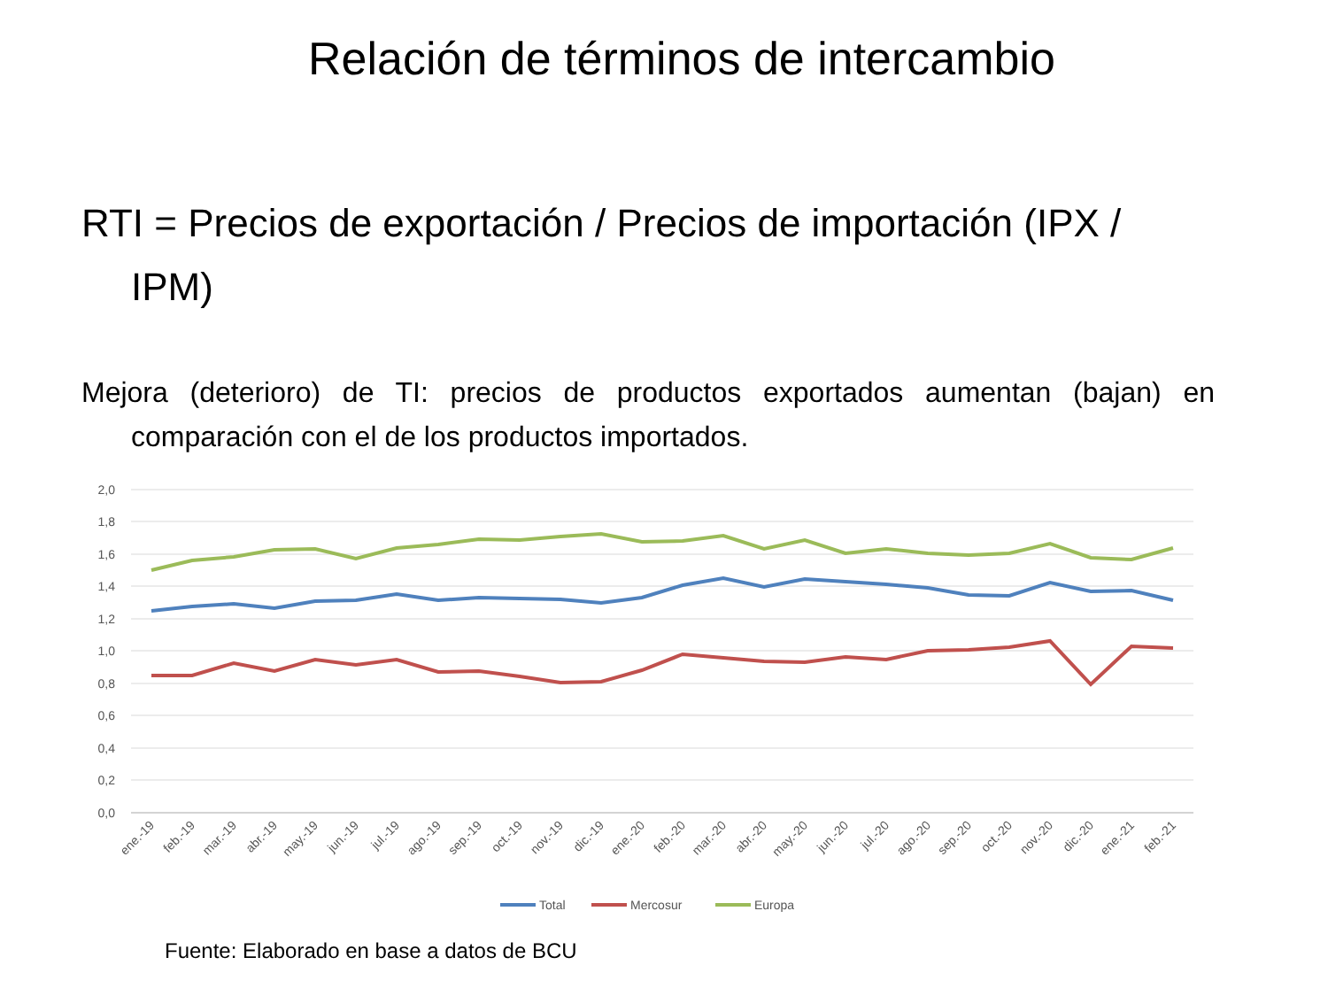Relación de términos de intercambio
RTI = Precios de exportación / Precios de importación (IPX / IPM)
Mejora (deterioro) de TI: precios de productos exportados aumentan (bajan) en comparación con el de los productos importados.
2,0
1,8
1,6
1,4
1,2
1,0
0,8
0,6
0,4
0,2
0,0
ene.-19
feb.-19
mar.-19
abr.-19
may.-19
jun.-19
jul.-19
ago.-19
sep.-19
oct.-19
nov.-19
dic.-19
ene.-20
feb.-20
mar.-20
abr.-20
may.-20
jun.-20
jul.-20
ago.-20
sep.-20
oct.-20
nov.-20
dic.-20
ene.-21
feb.-21
Total
Mercosur
Europa
Fuente: Elaborado en base a datos de BCU